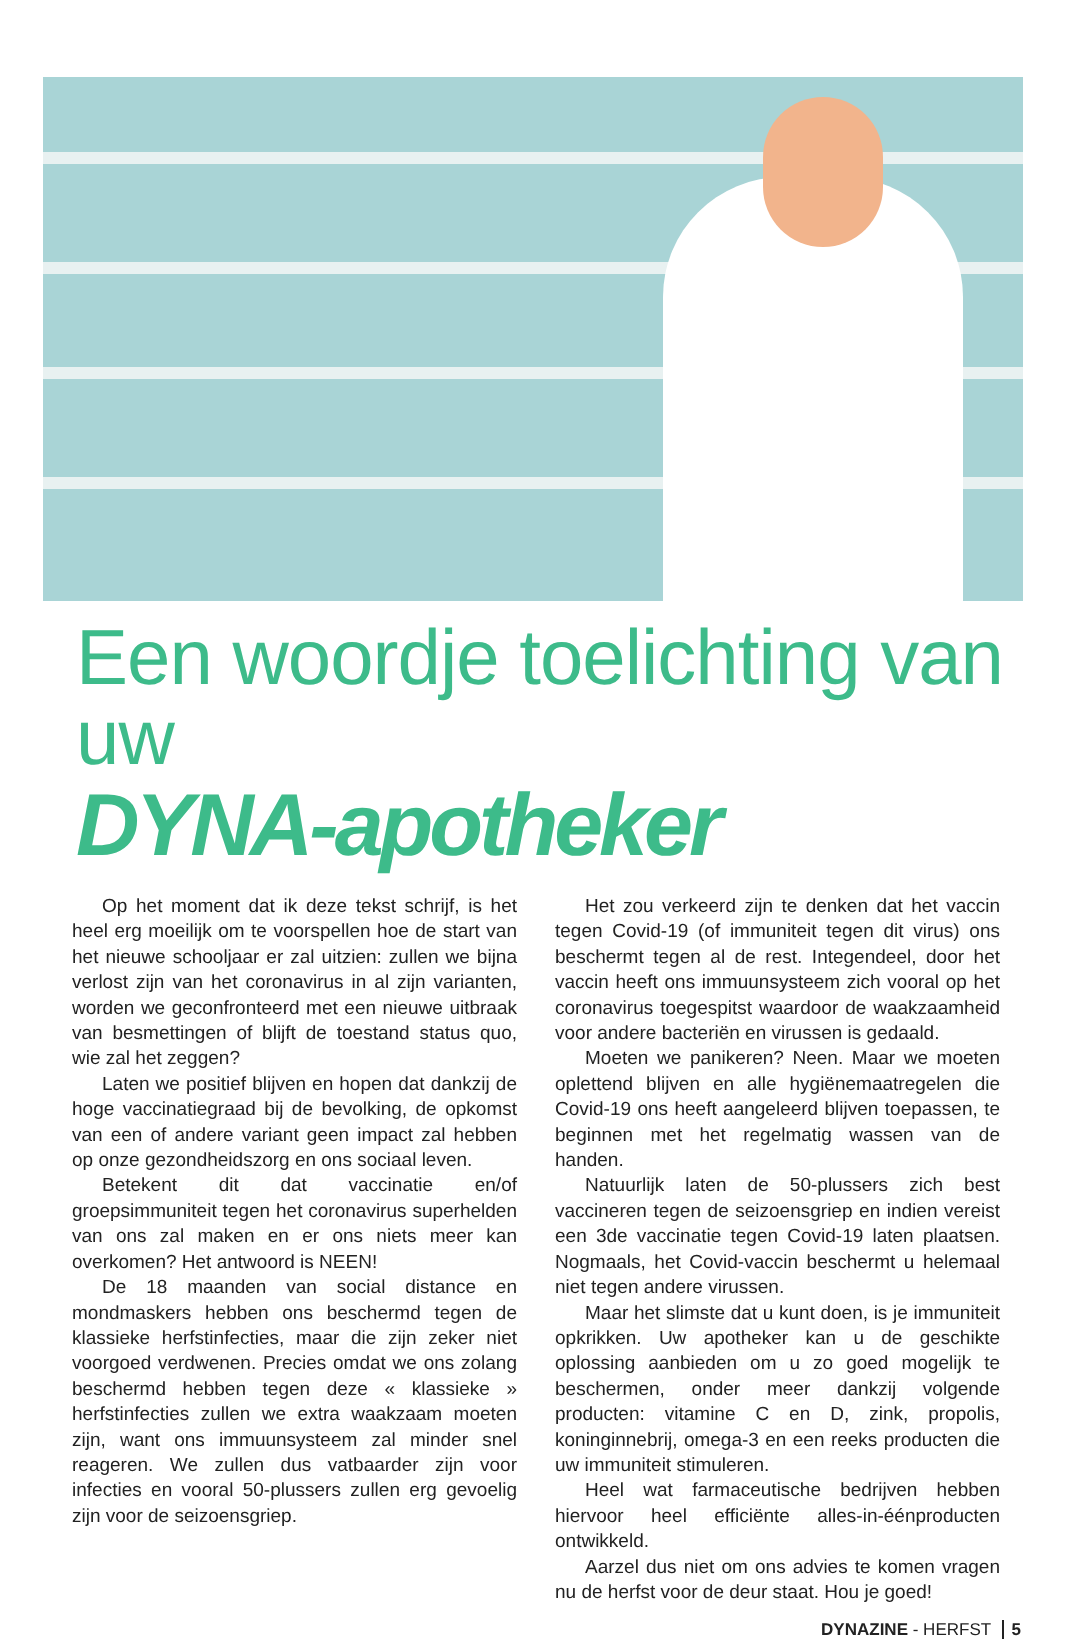Een woordje toelichting van uw
DYNA-apotheker
Op het moment dat ik deze tekst schrijf, is het heel erg moeilijk om te voorspellen hoe de start van het nieuwe schooljaar er zal uitzien: zullen we bijna verlost zijn van het coronavirus in al zijn varianten, worden we geconfronteerd met een nieuwe uitbraak van besmettingen of blijft de toestand status quo, wie zal het zeggen?
Laten we positief blijven en hopen dat dankzij de hoge vaccinatiegraad bij de bevolking, de opkomst van een of andere variant geen impact zal hebben op onze gezondheidszorg en ons sociaal leven.
Betekent dit dat vaccinatie en/of groepsimmuniteit tegen het coronavirus superhelden van ons zal maken en er ons niets meer kan overkomen? Het antwoord is NEEN!
De 18 maanden van social distance en mondmaskers hebben ons beschermd tegen de klassieke herfstinfecties, maar die zijn zeker niet voorgoed verdwenen. Precies omdat we ons zolang beschermd hebben tegen deze « klassieke » herfstinfecties zullen we extra waakzaam moeten zijn, want ons immuunsysteem zal minder snel reageren. We zullen dus vatbaarder zijn voor infecties en vooral 50-plussers zullen erg gevoelig zijn voor de seizoensgriep.
Het zou verkeerd zijn te denken dat het vaccin tegen Covid-19 (of immuniteit tegen dit virus) ons beschermt tegen al de rest. Integendeel, door het vaccin heeft ons immuunsysteem zich vooral op het coronavirus toegespitst waardoor de waakzaamheid voor andere bacteriën en virussen is gedaald.
Moeten we panikeren? Neen. Maar we moeten oplettend blijven en alle hygiënemaatregelen die Covid-19 ons heeft aangeleerd blijven toepassen, te beginnen met het regelmatig wassen van de handen.
Natuurlijk laten de 50-plussers zich best vaccineren tegen de seizoensgriep en indien vereist een 3de vaccinatie tegen Covid-19 laten plaatsen. Nogmaals, het Covid-vaccin beschermt u helemaal niet tegen andere virussen.
Maar het slimste dat u kunt doen, is je immuniteit opkrikken. Uw apotheker kan u de geschikte oplossing aanbieden om u zo goed mogelijk te beschermen, onder meer dankzij volgende producten: vitamine C en D, zink, propolis, koninginnebrij, omega-3 en een reeks producten die uw immuniteit stimuleren.
Heel wat farmaceutische bedrijven hebben hiervoor heel efficiënte alles-in-éénproducten ontwikkeld.
Aarzel dus niet om ons advies te komen vragen nu de herfst voor de deur staat. Hou je goed!
DYNAZINE - HERFST 5